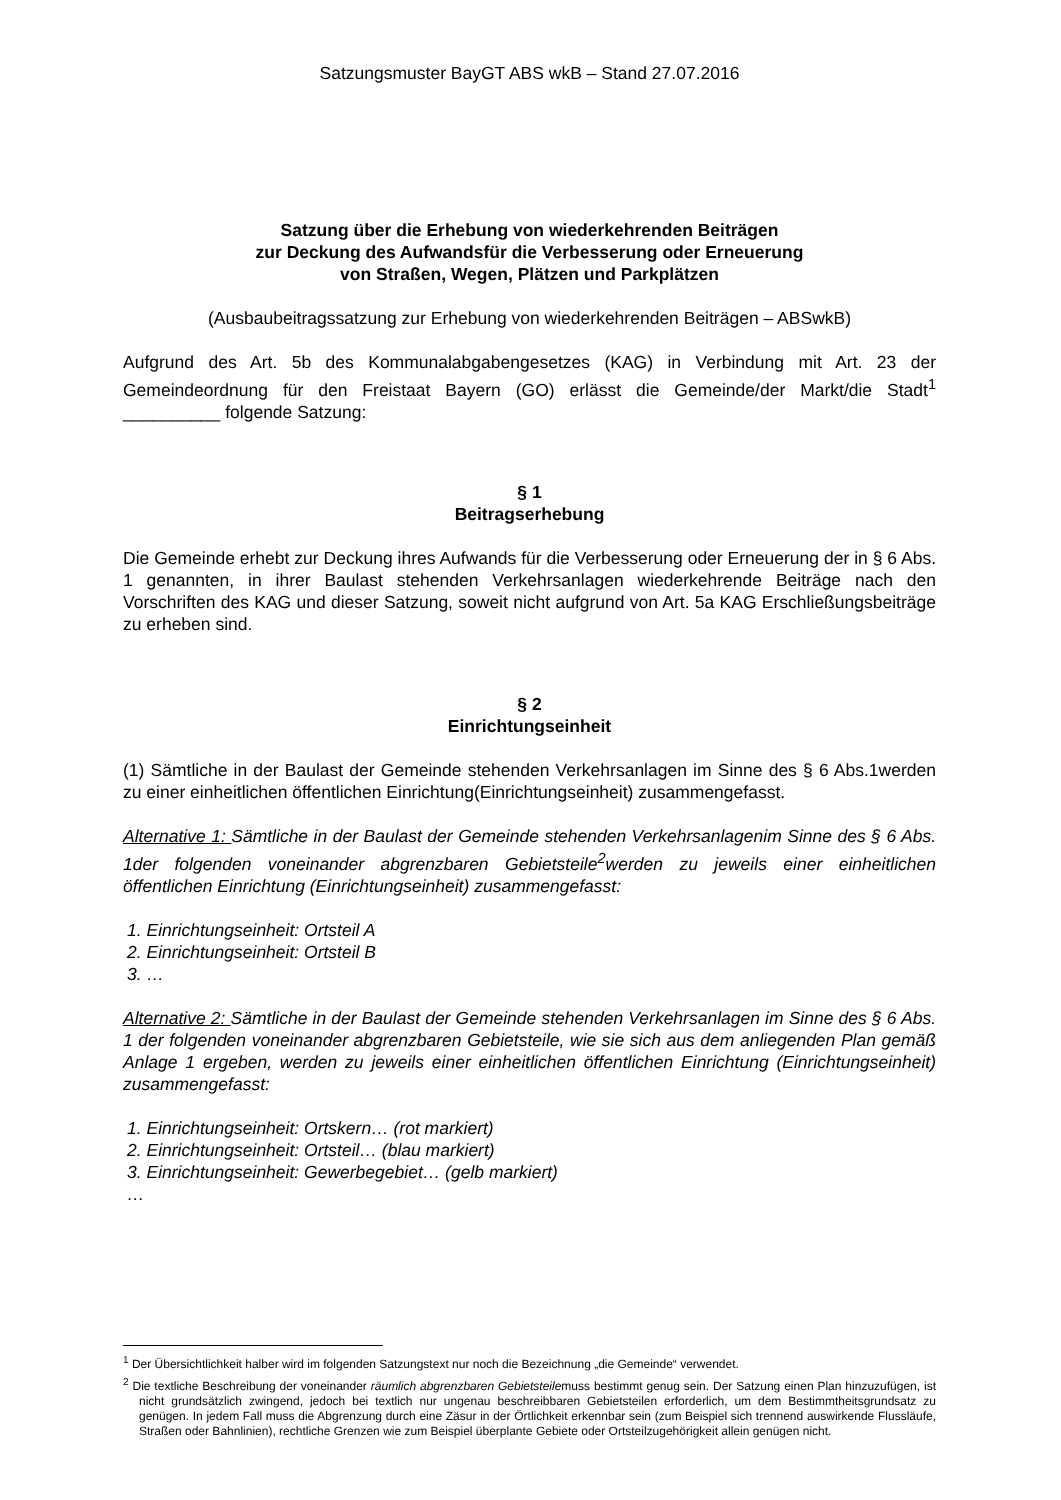Satzungsmuster BayGT ABS wkB – Stand 27.07.2016
Satzung über die Erhebung von wiederkehrenden Beiträgen
zur Deckung des Aufwandsfür die Verbesserung oder Erneuerung
von Straßen, Wegen, Plätzen und Parkplätzen
(Ausbaubeitragssatzung zur Erhebung von wiederkehrenden Beiträgen – ABSwkB)
Aufgrund des Art. 5b des Kommunalabgabengesetzes (KAG) in Verbindung mit Art. 23 der Gemeindeordnung für den Freistaat Bayern (GO) erlässt die Gemeinde/der Markt/die Stadt<sup>1</sup> __________ folgende Satzung:
§ 1
Beitragserhebung
Die Gemeinde erhebt zur Deckung ihres Aufwands für die Verbesserung oder Erneuerung der in § 6 Abs. 1 genannten, in ihrer Baulast stehenden Verkehrsanlagen wiederkehrende Beiträge nach den Vorschriften des KAG und dieser Satzung, soweit nicht aufgrund von Art. 5a KAG Erschließungsbeiträge zu erheben sind.
§ 2
Einrichtungseinheit
(1) Sämtliche in der Baulast der Gemeinde stehenden Verkehrsanlagen im Sinne des § 6 Abs.1werden zu einer einheitlichen öffentlichen Einrichtung(Einrichtungseinheit) zusammengefasst.
Alternative 1: Sämtliche in der Baulast der Gemeinde stehenden Verkehrsanlagenim Sinne des § 6 Abs. 1der folgenden voneinander abgrenzbaren Gebietsteile<sup>2</sup>werden zu jeweils einer einheitlichen öffentlichen Einrichtung (Einrichtungseinheit) zusammengefasst:
1. Einrichtungseinheit: Ortsteil A
2. Einrichtungseinheit: Ortsteil B
3. …
Alternative 2: Sämtliche in der Baulast der Gemeinde stehenden Verkehrsanlagen im Sinne des § 6 Abs. 1 der folgenden voneinander abgrenzbaren Gebietsteile, wie sie sich aus dem anliegenden Plan gemäß Anlage 1 ergeben, werden zu jeweils einer einheitlichen öffentlichen Einrichtung (Einrichtungseinheit) zusammengefasst:
1. Einrichtungseinheit: Ortskern… (rot markiert)
2. Einrichtungseinheit: Ortsteil… (blau markiert)
3. Einrichtungseinheit: Gewerbegebiet… (gelb markiert)
…
<sup>1</sup> Der Übersichtlichkeit halber wird im folgenden Satzungstext nur noch die Bezeichnung „die Gemeinde“ verwendet.
<sup>2</sup> Die textliche Beschreibung der voneinander räumlich abgrenzbaren Gebietsteilemuss bestimmt genug sein. Der Satzung einen Plan hinzuzufügen, ist nicht grundsätzlich zwingend, jedoch bei textlich nur ungenau beschreibbaren Gebietsteilen erforderlich, um dem Bestimmtheitsgrundsatz zu genügen. In jedem Fall muss die Abgrenzung durch eine Zäsur in der Örtlichkeit erkennbar sein (zum Beispiel sich trennend auswirkende Flussläufe, Straßen oder Bahnlinien), rechtliche Grenzen wie zum Beispiel überplante Gebiete oder Ortsteilzugehörigkeit allein genügen nicht.